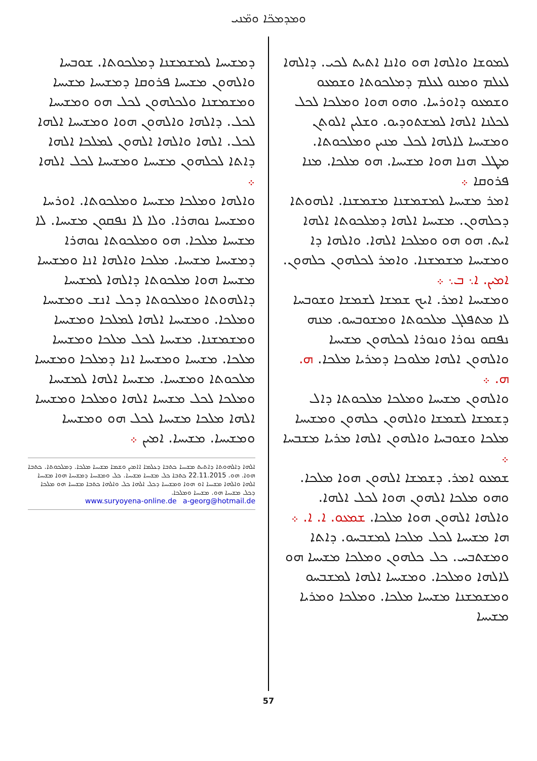ܘܡܕܡܟ̈ܐ ܘܡ̈ܢܝ
ܠܡܘܫܐ ܘܐܠܗܐ ܗܘ ܘܐܢܐ ܐܬܝܬ ܠܟܝ. ܕܐܠܗܐ ܠܥܠܡ ܘܡܢܘ ܠܥܠܡ ܕܡܠܟܘܬܐ ܘܫܡܥܘ ܘܫܡܥܘ ܕܐܘܪܚܐ. ܘܗܘ ܗܘܐ ܘܡܠܟܐ ܠܟܠ ܠܟܠܢܐ ܐܠܗܐ ܠܡܫܬܘܕܝܘ. ܘܫܠܝܢ ܐܠܘܬܢ ܘܡܫܝܚܐ ܠܐܠܗܐ ܠܟܠ ܡܢܝܢ ܘܡܠܟܘܬܐ. ܡܛܠ ܗܢܐ ܗܘܐ ܡܫܝܚܐ. ܗܘ ܡܠܟܐ. ܡܢܐ ܦܪܘܩܐ ܀
ܐܡܪ ܡܫܝܚܐ ܠܡܫܡܫܢܐ ܡܫܡܫܢܐ. ܐܠܗܘܬܐ ܕܟܠܗܘܢ. ܡܫܝܚܐ ܐܠܗܐ ܕܡܠܟܘܬܐ ܐܠܗܐ ܐܝܬ. ܗܘ ܗܘ ܘܡܠܟܐ ܐܠܗܐ. ܘܐܠܗܐ ܕܐ ܘܡܫܝܚܐ ܡܫܡܫܢܐ. ܘܐܡܪ ܠܟܠܗܘܢ ܟܠܗܘܢ. ܐܡܝܢ. ܐ܆ ܒ܆ ܀
ܘܡܫܝܚܐ ܐܡܪ. ܐܝܟ ܫܡܫܐ ܠܫܡܫܐ ܘܫܘܒܚܐ ܠܐ ܡܬܦܠܓ ܡܠܟܘܬܐ ܘܡܫܘܒܚܘ. ܡܢܗ ܢܦܩܘ ܢܘܪܐ ܘܢܘܪܐ ܠܟܠܗܘܢ ܡܫܝܚܐ ܘܐܠܗܘܢ ܐܠܗܐ ܡܠܘܟܐ ܕܡܪܝܐ ܡܠܟܐ. ܗ. ܗ. ܀
ܘܐܠܗܘܢ ܡܫܝܚܐ ܘܡܠܟܐ ܡܠܟܘܬܐ ܕܐܠ ܕܫܡܫܐ ܠܫܡܫܐ ܘܐܠܗܘܢ ܟܠܗܘܢ ܘܡܫܝܚܐ ܡܠܟܐ ܘܫܘܒܚܐ ܘܐܠܗܘܢ ܐܠܗܐ ܡܪܝܐ ܡܫܒܚܐ ܀
ܫܡܥܘ ܐܡܪ. ܕܫܡܫܐ ܐܠܗܘܢ ܗܘܐ ܡܠܟܐ. ܘܗܘ ܡܠܟܐ ܐܠܗܘܢ ܗܘܐ ܠܟܠ ܐܠܗܐ. ܘܐܠܗܐ ܐܠܗܘܢ ܗܘܐ ܡܠܟܐ. ܫܡܥܘ. ܐ. ܐ. ܀
ܗܐ ܡܫܝܚܐ ܠܟܠ ܡܠܟܐ ܠܡܫܒܚܘ. ܕܐܬܐ ܘܡܫܬܒܚ. ܟܠ ܟܠܗܘܢ ܘܡܠܟܐ ܡܫܝܚܐ ܗܘ ܠܐܠܗܐ ܘܡܠܟܐ. ܘܡܫܝܚܐ ܐܠܗܐ ܠܡܫܒܚܘ ܘܡܫܡܫܢܐ ܡܫܝܚܐ ܡܠܟܐ. ܘܡܠܟܐ ܘܡܪܝܐ ܡܫܝܚܐ
ܕܡܫܝܚܐ ܠܡܫܡܫܢܐ ܕܡܠܟܘܬܐ. ܫܘܒܚܐ ܘܐܠܗܘܢ ܡܫܝܚܐ ܦܪܘܩܐ ܕܡܫܝܚܐ ܡܫܝܚܐ ܘܡܫܡܫܢܐ ܘܠܟܠܗܘܢ ܠܟܠ ܗܘ ܘܡܫܝܚܐ ܠܟܠ. ܕܐܠܗܐ ܘܐܠܗܘܢ ܗܘܐ ܘܡܫܝܚܐ ܐܠܗܐ ܠܟܠ. ܐܠܗܐ ܘܐܠܗܐ ܐܠܗܘܢ ܠܡܠܟܐ ܐܠܗܐ ܕܐܬܐ ܠܟܠܗܘܢ ܡܫܝܚܐ ܘܡܫܝܚܐ ܠܟܠ ܐܠܗܐ ܀
ܘܐܠܗܐ ܘܡܠܟܐ ܡܫܝܚܐ ܘܡܠܟܘܬܐ. ܐܘܪܚܐ ܘܡܫܝܚܐ ܢܘܗܪܐ. ܘܠܐ ܠܐ ܢܦܩܘܢ ܡܫܝܚܐ. ܠܐ ܡܫܝܚܐ ܡܠܟܐ. ܗܘ ܘܡܠܟܘܬܐ ܢܘܗܪܐ ܕܡܫܝܚܐ ܡܫܝܚܐ. ܡܠܟܐ ܘܐܠܗܐ ܐܢܐ ܘܡܫܝܚܐ ܡܫܝܚܐ ܗܘܐ ܡܠܟܘܬܐ ܕܐܠܗܐ ܠܡܫܝܚܐ ܕܐܠܗܘܬܐ ܘܡܠܟܘܬܐ ܕܟܠ ܐܢܫ ܘܡܫܝܚܐ ܘܡܠܟܐ. ܘܡܫܝܚܐ ܐܠܗܐ ܠܡܠܟܐ ܘܡܫܝܚܐ ܘܡܫܡܫܢܐ. ܡܫܝܚܐ ܠܟܠ ܡܠܟܐ ܘܡܫܝܚܐ ܡܠܟܐ. ܡܫܝܚܐ ܘܡܫܝܚܐ ܐܢܐ ܕܡܠܟܐ ܘܡܫܝܚܐ ܡܠܟܘܬܐ ܘܡܫܝܚܐ. ܡܫܝܚܐ ܐܠܗܐ ܠܡܫܝܚܐ ܘܡܠܟܐ ܠܟܠ ܡܫܝܚܐ ܐܠܗܐ ܘܡܠܟܐ ܘܡܫܝܚܐ ܐܠܗܐ ܡܠܟܐ ܡܫܝܚܐ ܠܟܠ ܗܘ ܘܡܫܝܚܐ ܘܡܫܝܚܐ. ܡܫܝܚܐ. ܐܡܝܢ ܀
ܐܠܗܐ ܕܐܠܗܘܬܐ ܕܐܬܝܬ ܡܫܝܚܐ ܟܬܒܐ ܕܥܠܡܐ ܐܐܡܝܢ ܘܫܡܐ ܡܫܝܚܐ ܡܠܟܐ. ܕܡܠܟܘܬܐ. ܟܬܒܐ ܗܘܐ. ܗܘ. 22.11.2015 ܟܬܒܐ ܟܠ ܡܫܝܚܐ ܡܫܝܚܐ. ܟܠ ܘܡܫܝܚܐ ܕܡܫܝܚܐ ܗܘܐ ܡܫܝܚܐ ܐܠܗܐ ܘܐܠܗܐ ܡܫܝܚܐ ܐܘ ܗܘܐ ܘܡܫܝܚܐ ܕܟܠ ܐܠܗܐ ܟܠ ܘܐܠܗܐ ܟܬܒܐ ܡܫܝܚܐ ܗܘ ܡܠܟܐ ܕܟܠ ܡܫܝܚܐ ܗܘ. ܡܫܝܚܐ ܘܡܠܟܐ.
www.suryoyena-online.de a-georg@hotmail.de
57